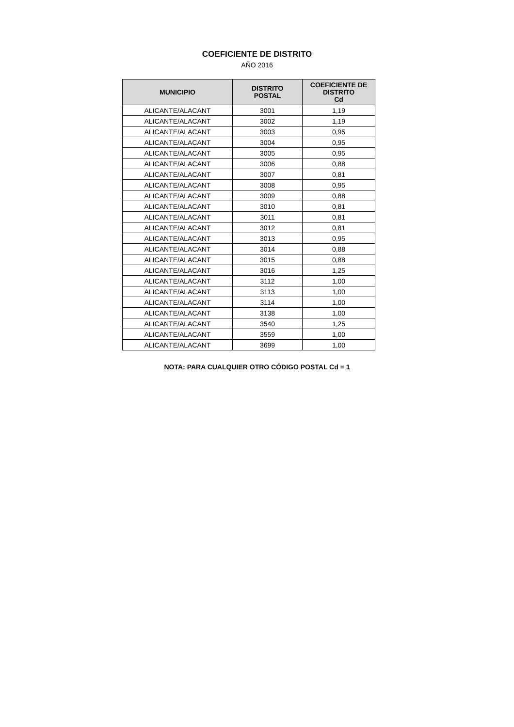COEFICIENTE DE DISTRITO
AÑO 2016
| MUNICIPIO | DISTRITO POSTAL | COEFICIENTE DE DISTRITO Cd |
| --- | --- | --- |
| ALICANTE/ALACANT | 3001 | 1,19 |
| ALICANTE/ALACANT | 3002 | 1,19 |
| ALICANTE/ALACANT | 3003 | 0,95 |
| ALICANTE/ALACANT | 3004 | 0,95 |
| ALICANTE/ALACANT | 3005 | 0,95 |
| ALICANTE/ALACANT | 3006 | 0,88 |
| ALICANTE/ALACANT | 3007 | 0,81 |
| ALICANTE/ALACANT | 3008 | 0,95 |
| ALICANTE/ALACANT | 3009 | 0,88 |
| ALICANTE/ALACANT | 3010 | 0,81 |
| ALICANTE/ALACANT | 3011 | 0,81 |
| ALICANTE/ALACANT | 3012 | 0,81 |
| ALICANTE/ALACANT | 3013 | 0,95 |
| ALICANTE/ALACANT | 3014 | 0,88 |
| ALICANTE/ALACANT | 3015 | 0,88 |
| ALICANTE/ALACANT | 3016 | 1,25 |
| ALICANTE/ALACANT | 3112 | 1,00 |
| ALICANTE/ALACANT | 3113 | 1,00 |
| ALICANTE/ALACANT | 3114 | 1,00 |
| ALICANTE/ALACANT | 3138 | 1,00 |
| ALICANTE/ALACANT | 3540 | 1,25 |
| ALICANTE/ALACANT | 3559 | 1,00 |
| ALICANTE/ALACANT | 3699 | 1,00 |
NOTA: PARA CUALQUIER OTRO CÓDIGO POSTAL Cd = 1